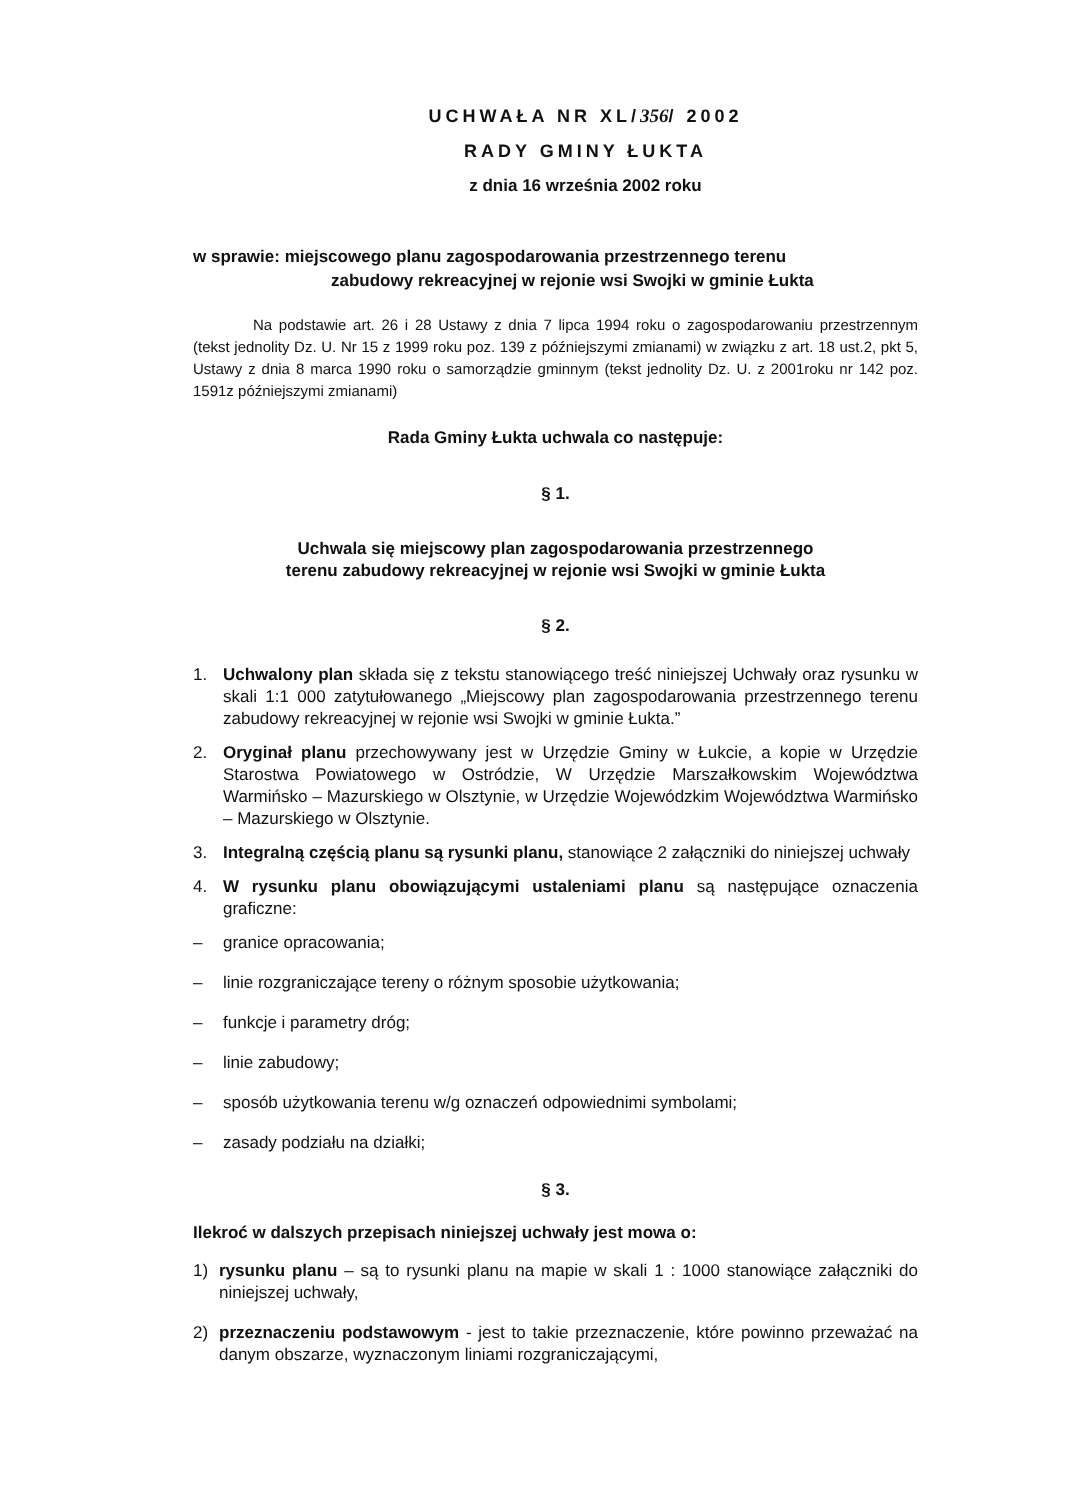UCHWAŁA NR XL/356/ 2002
RADY GMINY ŁUKTA
z dnia 16 września 2002 roku
w sprawie: miejscowego planu zagospodarowania przestrzennego terenu
zabudowy rekreacyjnej w rejonie wsi Swojki w gminie Łukta
Na podstawie art. 26 i 28 Ustawy z dnia 7 lipca 1994 roku o zagospodarowaniu przestrzennym (tekst jednolity Dz. U. Nr 15 z 1999 roku poz. 139 z późniejszymi zmianami) w związku z art. 18 ust.2, pkt 5, Ustawy z dnia 8 marca 1990 roku o samorządzie gminnym (tekst jednolity Dz. U. z 2001roku nr 142 poz. 1591z późniejszymi zmianami)
Rada Gminy Łukta uchwala co następuje:
§ 1.
Uchwala się miejscowy plan zagospodarowania przestrzennego
terenu zabudowy rekreacyjnej w rejonie wsi Swojki w gminie Łukta
§ 2.
1. Uchwalony plan składa się z tekstu stanowiącego treść niniejszej Uchwały oraz rysunku w skali 1:1 000 zatytułowanego „Miejscowy plan zagospodarowania przestrzennego terenu zabudowy rekreacyjnej w rejonie wsi Swojki w gminie Łukta.”
2. Oryginał planu przechowywany jest w Urzędzie Gminy w Łukcie, a kopie w Urzędzie Starostwa Powiatowego w Ostródzie, W Urzędzie Marszałkowskim Województwa Warmińsko – Mazurskiego w Olsztynie, w Urzędzie Wojewódzkim Województwa Warmińsko – Mazurskiego w Olsztynie.
3. Integralną częścią planu są rysunki planu, stanowiące 2 załączniki do niniejszej uchwały
4. W rysunku planu obowiązującymi ustaleniami planu są następujące oznaczenia graficzne:
– granice opracowania;
– linie rozgraniczające tereny o różnym sposobie użytkowania;
– funkcje i parametry dróg;
– linie zabudowy;
– sposób użytkowania terenu w/g oznaczeń odpowiednimi symbolami;
– zasady podziału na działki;
§ 3.
Ilekroć w dalszych przepisach niniejszej uchwały jest mowa o:
1) rysunku planu – są to rysunki planu na mapie w skali 1 : 1000 stanowiące załączniki do niniejszej uchwały,
2) przeznaczeniu podstawowym - jest to takie przeznaczenie, które powinno przeważać na danym obszarze, wyznaczonym liniami rozgraniczającymi,